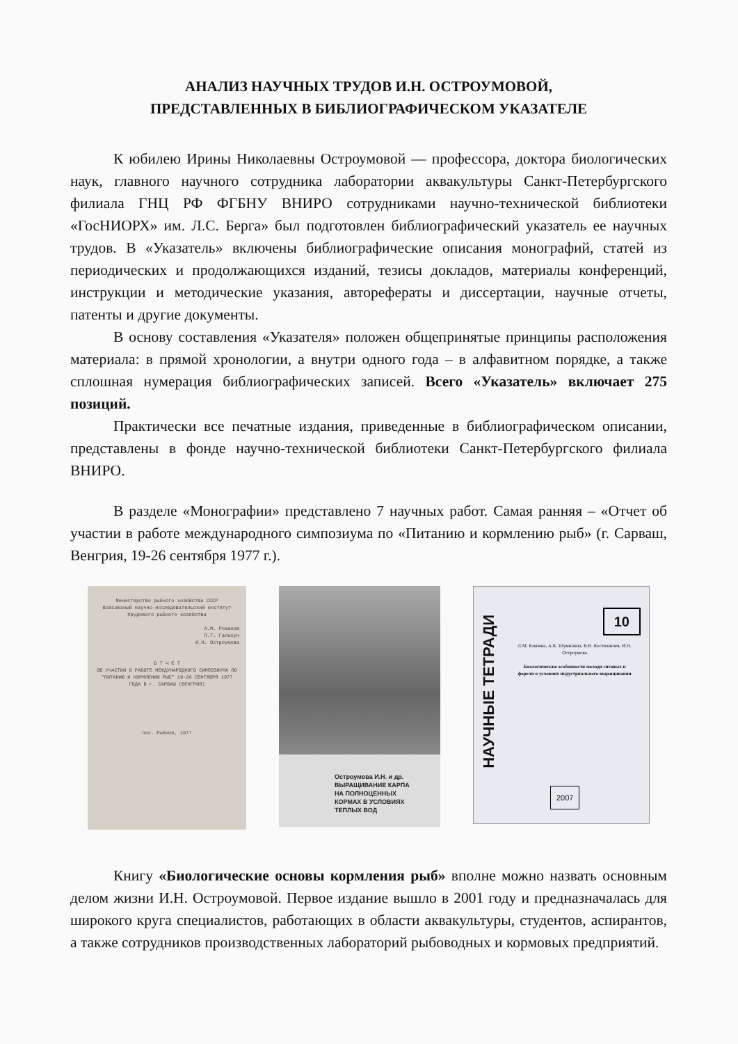АНАЛИЗ НАУЧНЫХ ТРУДОВ И.Н. ОСТРОУМОВОЙ,
ПРЕДСТАВЛЕННЫХ В БИБЛИОГРАФИЧЕСКОМ УКАЗАТЕЛЕ
К юбилею Ирины Николаевны Остроумовой — профессора, доктора биологических наук, главного научного сотрудника лаборатории аквакультуры Санкт-Петербургского филиала ГНЦ РФ ФГБНУ ВНИРО сотрудниками научно-технической библиотеки «ГосНИОРХ» им. Л.С. Берга» был подготовлен библиографический указатель ее научных трудов. В «Указатель» включены библиографические описания монографий, статей из периодических и продолжающихся изданий, тезисы докладов, материалы конференций, инструкции и методические указания, авторефераты и диссертации, научные отчеты, патенты и другие документы.
В основу составления «Указателя» положен общепринятые принципы расположения материала: в прямой хронологии, а внутри одного года – в алфавитном порядке, а также сплошная нумерация библиографических записей. Всего «Указатель» включает 275 позиций.
Практически все печатные издания, приведенные в библиографическом описании, представлены в фонде научно-технической библиотеки Санкт-Петербургского филиала ВНИРО.
В разделе «Монографии» представлено 7 научных работ. Самая ранняя – «Отчет об участии в работе международного симпозиума по «Питанию и кормлению рыб» (г. Сарваш, Венгрия, 19-26 сентября 1977 г.).
Министерство рыбного хозяйства СССР
Всесоюзный научно-исследовательский институт прудового рыбного хозяйства
А.М. Романов
П.Т. Галасун
И.Н. Остроумова
О Т Ч Е Т
ОБ УЧАСТИИ В РАБОТЕ МЕЖДУНАРОДНОГО СИМПОЗИУМА ПО "ПИТАНИЮ И КОРМЛЕНИЮ РЫБ" 19-26 СЕНТЯБРЯ 1977 ГОДА В г. САРВАШ (ВЕНГРИЯ)
пос. Рыбное, 1977
Остроумова И.Н. и др.
ВЫРАЩИВАНИЕ КАРПА
НА ПОЛНОЦЕННЫХ
КОРМАХ В УСЛОВИЯХ
ТЕПЛЫХ ВОД
НАУЧНЫЕ ТЕТРАДИ
10
Л.М. Князева, А.К. Шумилина, В.В. Костюничев, И.Н. Остроумова
Биологические особенности молоди сиговых и форели в условиях индустриального выращивания
2007
Книгу «Биологические основы кормления рыб» вполне можно назвать основным делом жизни И.Н. Остроумовой. Первое издание вышло в 2001 году и предназначалась для широкого круга специалистов, работающих в области аквакультуры, студентов, аспирантов, а также сотрудников производственных лабораторий рыбоводных и кормовых предприятий.